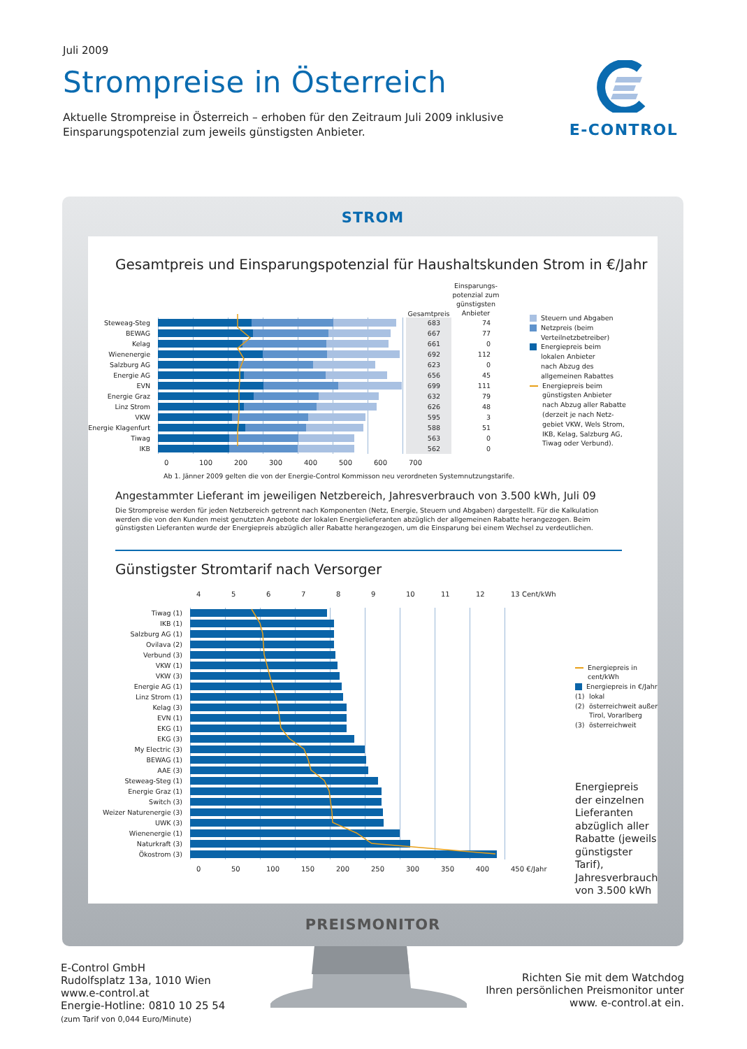Juli 2009
Strompreise in Österreich
Aktuelle Strompreise in Österreich – erhoben für den Zeitraum Juli 2009 inklusive
Einsparungspotenzial zum jeweils günstigsten Anbieter.
E-CONTROL
STROM
Gesamtpreis und Einsparungspotenzial für Haushaltskunden Strom in €/Jahr
| | | Gesamtpreis | Einsparungs- potenzial zum günstigsten Anbieter |
| --- | --- | --- | --- |
| Steweag-Steg | | 683 | 74 |
| BEWAG | | 667 | 77 |
| Kelag | | 661 | 0 |
| Wienenergie | | 692 | 112 |
| Salzburg AG | | 623 | 0 |
| Energie AG | | 656 | 45 |
| EVN | | 699 | 111 |
| Energie Graz | | 632 | 79 |
| Linz Strom | | 626 | 48 |
| VKW | | 595 | 3 |
| Energie Klagenfurt | | 588 | 51 |
| Tiwag | | 563 | 0 |
| IKB | | 562 | 0 |
0 100 200 300 400 500 600 700
Steuern und Abgaben
Netzpreis (beim
Verteilnetzbetreiber)
Energiepreis beim
lokalen Anbieter
nach Abzug des
allgemeinen Rabattes
Energiepreis beim
günstigsten Anbieter
nach Abzug aller Rabatte
(derzeit je nach Netz-
gebiet VKW, Wels Strom,
IKB, Kelag, Salzburg AG,
Tiwag oder Verbund).
Ab 1. Jänner 2009 gelten die von der Energie-Control Kommisson neu verordneten Systemnutzungstarife.
Angestammter Lieferant im jeweiligen Netzbereich, Jahresverbrauch von 3.500 kWh, Juli 09
Die Strompreise werden für jeden Netzbereich getrennt nach Komponenten (Netz, Energie, Steuern und Abgaben) dargestellt. Für die Kalkulation werden die von den Kunden meist genutzten Angebote der lokalen Energielieferanten abzüglich der allgemeinen Rabatte herangezogen. Beim günstigsten Lieferanten wurde der Energiepreis abzüglich aller Rabatte herangezogen, um die Einsparung bei einem Wechsel zu verdeutlichen.
Günstigster Stromtarif nach Versorger
456789 10 11 12 13 Cent/kWh
| Tiwag (1) | |
| IKB (1) | |
| Salzburg AG (1) | |
| Ovilava (2) | |
| Verbund (3) | |
| VKW (1) | |
| VKW (3) | |
| Energie AG (1) | |
| Linz Strom (1) | |
| Kelag (3) | |
| EVN (1) | |
| EKG (1) | |
| EKG (3) | |
| My Electric (3) | |
| BEWAG (1) | |
| AAE (3) | |
| Steweag-Steg (1) | |
| Energie Graz (1) | |
| Switch (3) | |
| Weizer Naturenergie (3) | |
| UWK (3) | |
| Wienenergie (1) | |
| Naturkraft (3) | |
| Ökostrom (3) | |
0 50 100 150 200 250 300 350 400 450 €/Jahr
Energiepreis in cent/kWh
Energiepreis in €/Jahr
(1) lokal
(2) österreichweit außer
Tirol, Vorarlberg
(3) österreichweit
Energiepreis der einzelnen Lieferanten abzüglich aller Rabatte (jeweils günstigster Tarif), Jahresverbrauch von 3.500 kWh
PREISMONITOR
E-Control GmbH
Rudolfsplatz 13a, 1010 Wien
www.e-control.at
Energie-Hotline: 0810 10 25 54
(zum Tarif von 0,044 Euro/Minute)
Richten Sie mit dem Watchdog
Ihren persönlichen Preismonitor unter
www. e-control.at ein.